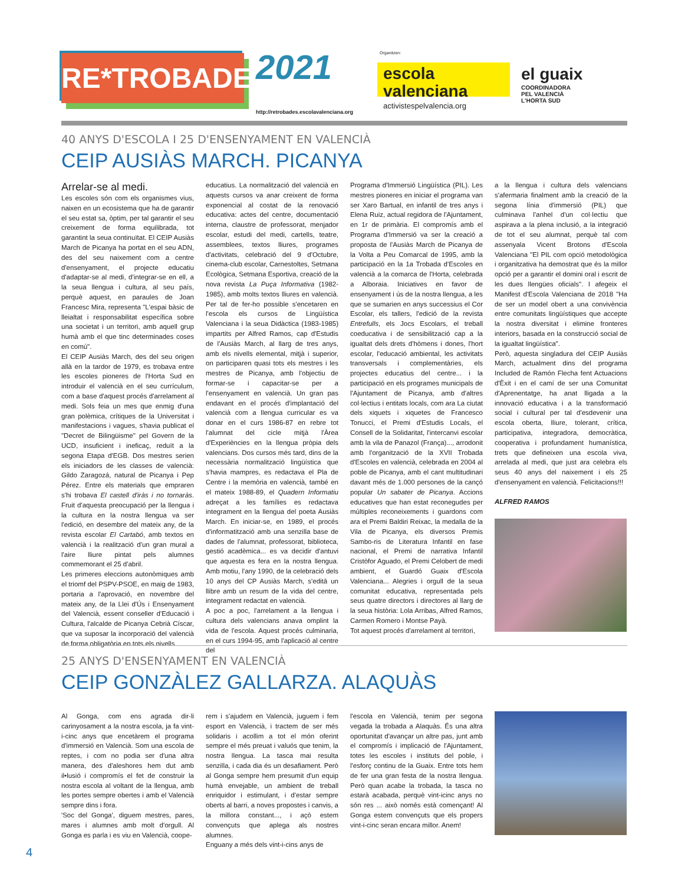RE*TROBADES
2021
http://retrobades.escolavalenciana.org
Organitzen:
escola valenciana
activistespelvalencia.org
el guaix COORDINADORA
PEL VALENCIÀ
L'HORTA SUD
40 ANYS D'ESCOLA I 25 D'ENSENYAMENT EN VALENCIÀ
CEIP AUSIÀS MARCH. PICANYA
Arrelar-se al medi.
Les escoles són com els organismes vius, naixen en un ecosistema que ha de garantir el seu estat sa, òptim, per tal garantir el seu creixement de forma equilibrada, tot garantint la seua continuïtat. El CEIP Ausiàs March de Picanya ha portat en el seu ADN, des del seu naixement com a centre d'ensenyament, el projecte educatiu d'adaptar-se al medi, d'integrar-se en ell, a la seua llengua i cultura, al seu país, perquè aquest, en paraules de Joan Francesc Mira, representa "L'espai bàsic de lleialtat i responsabilitat específica sobre una societat i un territori, amb aquell grup humà amb el que tinc determinades coses en comú".
El CEIP Ausiàs March, des del seu origen allà en la tardor de 1979, es trobava entre les escoles pioneres de l'Horta Sud en introduir el valencià en el seu currículum, com a base d'aquest procés d'arrelament al medi. Sols feia un mes que enmig d'una gran polèmica, crítiques de la Universitat i manifestacions i vagues, s'havia publicat el "Decret de Bilingüisme" pel Govern de la UCD, insuficient i ineficaç, reduït a la segona Etapa d'EGB. Dos mestres serien els iniciadors de les classes de valencià: Gildo Zaragozá, natural de Picanya i Pep Pérez. Entre els materials que empraren s'hi trobava El castell d'iràs i no tornaràs. Fruit d'aquesta preocupació per la llengua i la cultura en la nostra llengua va ser l'edició, en desembre del mateix any, de la revista escolar El Cartabó, amb textos en valencià i la realització d'un gran mural a l'aire lliure pintat pels alumnes commemorant el 25 d'abril.
Les primeres eleccions autonòmiques amb el triomf del PSPV-PSOE, en maig de 1983, portaria a l'aprovació, en novembre del mateix any, de la Llei d'Ús i Ensenyament del Valencià, essent conseller d'Educació i Cultura, l'alcalde de Picanya Cebrià Císcar, que va suposar la incorporació del valencià de forma obligatòria en tots els nivells
educatius. La normalització del valencià en aquests cursos va anar creixent de forma exponencial al costat de la renovació educativa: actes del centre, documentació interna, claustre de professorat, menjador escolar, estudi del medi, cartells, teatre, assemblees, textos lliures, programes d'activitats, celebració del 9 d'Octubre, cinema-club escolar, Carnestoltes, Setmana Ecològica, Setmana Esportiva, creació de la nova revista La Puça Informativa (1982-1985), amb molts textos lliures en valencià. Per tal de fer-ho possible s'encetaren en l'escola els cursos de Lingüística Valenciana i la seua Didàctica (1983-1985) impartits per Alfred Ramos, cap d'Estudis de l'Ausiàs March, al llarg de tres anys, amb els nivells elemental, mitjà i superior, on participaren quasi tots els mestres i les mestres de Picanya, amb l'objectiu de formar-se i capacitar-se per a l'ensenyament en valencià. Un gran pas endavant en el procés d'implantació del valencià com a llengua curricular es va donar en el curs 1986-87 en rebre tot l'alumnat del cicle mitjà l'Àrea d'Experiències en la llengua pròpia dels valencians. Dos cursos més tard, dins de la necessària normalització lingüística que s'havia mampres, es redactava el Pla de Centre i la memòria en valencià, també en el mateix 1988-89, el Quadern Informatiu adreçat a les famílies es redactava integrament en la llengua del poeta Ausiàs March. En iniciar-se, en 1989, el procés d'informatització amb una senzilla base de dades de l'alumnat, professorat, biblioteca, gestió acadèmica... es va decidir d'antuvi que aquesta es fera en la nostra llengua. Amb motiu, l'any 1990, de la celebració dels 10 anys del CP Ausiàs March, s'editā un llibre amb un resum de la vida del centre, integrament redactat en valencià.
A poc a poc, l'arrelament a la llengua i cultura dels valencians anava omplint la vida de l'escola. Aquest procés culminaria, en el curs 1994-95, amb l'aplicació al centre del
Programa d'Immersió Lingüística (PIL). Les mestres pioneres en iniciar el programa van ser Xaro Bartual, en infantil de tres anys i Elena Ruiz, actual regidora de l'Ajuntament, en 1r de primària. El compromís amb el Programa d'Immersió va ser la creació a proposta de l'Ausiàs March de Picanya de la Volta a Peu Comarcal de 1995, amb la participació en la 1a Trobada d'Escoles en valencià a la comarca de l'Horta, celebrada a Alboraia. Iniciatives en favor de ensenyament i ús de la nostra llengua, a les que se sumarien en anys successius el Cor Escolar, els tallers, l'edició de la revista Entrefulls, els Jocs Escolars, el treball coeducativa i de sensibilització cap a la igualtat dels drets d'hòmens i dones, l'hort escolar, l'educació ambiental, les activitats transversals i complementàries, els projectes educatius del centre... i la participació en els programes municipals de l'Ajuntament de Picanya, amb d'altres col·lectius i entitats locals, com ara La ciutat dels xiquets i xiquetes de Francesco Tonucci, el Premi d'Estudis Locals, el Consell de la Solidaritat, l'intercanvi escolar amb la vila de Panazol (França)..., arrodonit amb l'organització de la XVII Trobada d'Escoles en valencià, celebrada en 2004 al poble de Picanya, amb el cant multitudinari davant més de 1.000 persones de la cançó popular Un sabater de Picanya. Accions educatives que han estat reconegudes per múltiples reconeixements i guardons com ara el Premi Baldiri Reixac, la medalla de la Vila de Picanya, els diversos Premis Sambo-ris de Literatura Infantil en fase nacional, el Premi de narrativa Infantil Cristòfor Aguado, el Premi Celobert de medi ambient, el Guardó Guaix d'Escola Valenciana... Alegries i orgull de la seua comunitat educativa, representada pels seus quatre directors i directores al llarg de la seua història: Lola Arribas, Alfred Ramos, Carmen Romero i Montse Payà.
Tot aquest procés d'arrelament al territori,
a la llengua i cultura dels valencians s'afermaria finalment amb la creació de la segona línia d'immersió (PIL) que culminava l'anhel d'un col·lectiu que aspirava a la plena inclusió, a la integració de tot el seu alumnat, perquè tal com assenyala Vicent Brotons d'Escola Valenciana "El PIL com opció metodològica i organitzativa ha demostrat que és la millor opció per a garantir el domini oral i escrit de les dues llengües oficials". I afegeix el Manifest d'Escola Valenciana de 2018 "Ha de ser un model obert a una convivència entre comunitats lingüístiques que accepte la nostra diversitat i elimine fronteres interiors, basada en la construcció social de la igualtat lingüística".
Però, aquesta singladura del CEIP Ausiàs March, actualment dins del programa Included de Ramón Flecha fent Actuacions d'Èxit i en el camí de ser una Comunitat d'Aprenentatge, ha anat lligada a la innovació educativa i a la transformació social i cultural per tal d'esdevenir una escola oberta, lliure, tolerant, crítica, participativa, integradora, democràtica, cooperativa i profundament humanística, trets que defineixen una escola viva, arrelada al medi, que just ara celebra els seus 40 anys del naixement i els 25 d'ensenyament en valencià. Felicitacions!!!
ALFRED RAMOS
25 ANYS D'ENSENYAMENT EN VALENCIÀ
CEIP GONZÀLEZ GALLARZA. ALAQUÀS
Al Gonga, com ens agrada dir-li carinyosament a la nostra escola, ja fa vint-i-cinc anys que encetàrem el programa d'immersió en Valencià. Som una escola de reptes, i com no podia ser d'una altra manera, des d'aleshores hem dut amb il•lusió i compromís el fet de construir la nostra escola al voltant de la llengua, amb les portes sempre obertes i amb el Valencià sempre dins i fora.
'Soc del Gonga', diguem mestres, pares, mares i alumnes amb molt d'orgull. Al Gonga es parla i es viu en Valencià, coope-
rem i s'ajudem en Valencià, juguem i fem esport en Valencià, i tractem de ser més solidaris i acollim a tot el món oferint sempre el més preuat i valuós que tenim, la nostra llengua. La tasca mai resulta senzilla, i cada dia és un desafiament. Però al Gonga sempre hem presumit d'un equip humà envejable, un ambient de treball enriquidor i estimulant, i d'estar sempre oberts al barri, a noves propostes i canvis, a la millora constant..., i açò estem convençuts que aplega als nostres alumnes.
Enguany a més dels vint-i-cins anys de
l'escola en Valencià, tenim per segona vegada la trobada a Alaquàs. És una altra oportunitat d'avançar un altre pas, junt amb el compromís i implicació de l'Ajuntament, totes les escoles i instituts del poble, i l'esforç continu de la Guaix. Entre tots hem de fer una gran festa de la nostra llengua. Però quan acabe la trobada, la tasca no estarà acabada, perquè vint-icinc anys no són res ... això només està començant! Al Gonga estem convençuts que els propers vint-i-cinc seran encara millor. Anem!
4